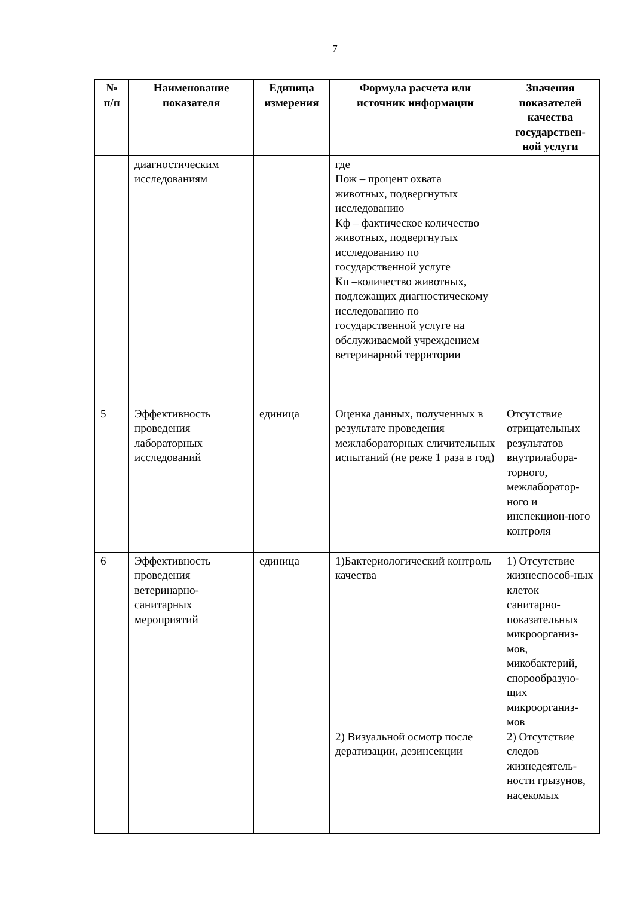7
| № п/п | Наименование показателя | Единица измерения | Формула расчета или источник информации | Значения показателей качества государствен-ной услуги |
| --- | --- | --- | --- | --- |
| | диагностическим исследованиям | | где Пож – процент охвата животных, подвергнутых исследованию Кф – фактическое количество животных, подвергнутых исследованию по государственной услуге Кп –количество животных, подлежащих диагностическому исследованию по государственной услуге на обслуживаемой учреждением ветеринарной территории | |
| 5 | Эффективность проведения лабораторных исследований | единица | Оценка данных, полученных в результате проведения межлабораторных сличительных испытаний (не реже 1 раза в год) | Отсутствие отрицательных результатов внутрилабора-торного, межлаборатор-ного и инспекцион-ного контроля |
| 6 | Эффективность проведения ветеринарно-санитарных мероприятий | единица | 1)Бактериологический контроль качества 2) Визуальной осмотр после дератизации, дезинсекции | 1) Отсутствие жизнеспособ-ных клеток санитарно-показательных микроорганиз-мов, микобактерий, спорообразую-щих микроорганиз-мов 2) Отсутствие следов жизнедеятель-ности грызунов, насекомых |